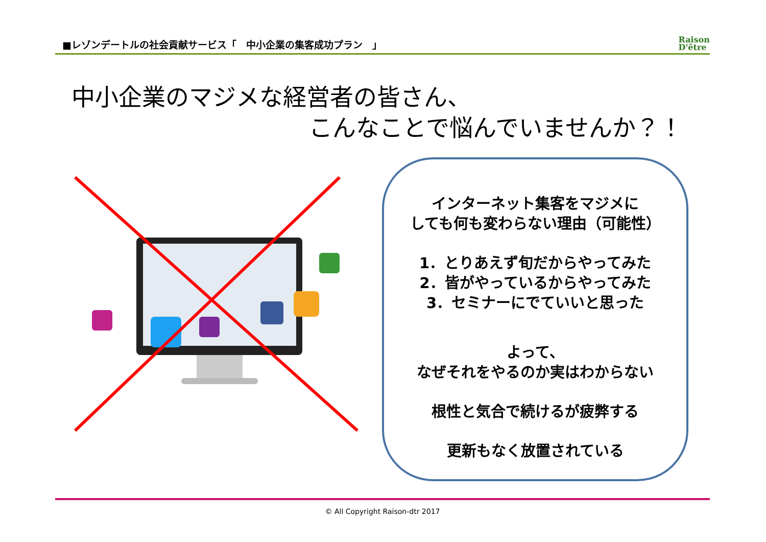■レゾンデートルの社会貢献サービス「　中小企業の集客成功プラン　」 Raison
D'être
中小企業のマジメな経営者の皆さん、
こんなことで悩んでいませんか？！
インターネット集客をマジメに
しても何も変わらない理由（可能性）
1．とりあえず旬だからやってみた
2．皆がやっているからやってみた
3．セミナーにでていいと思った
よって、
なぜそれをやるのか実はわからない
根性と気合で続けるが疲弊する
更新もなく放置されている
© All Copyright Raison-dtr 2017